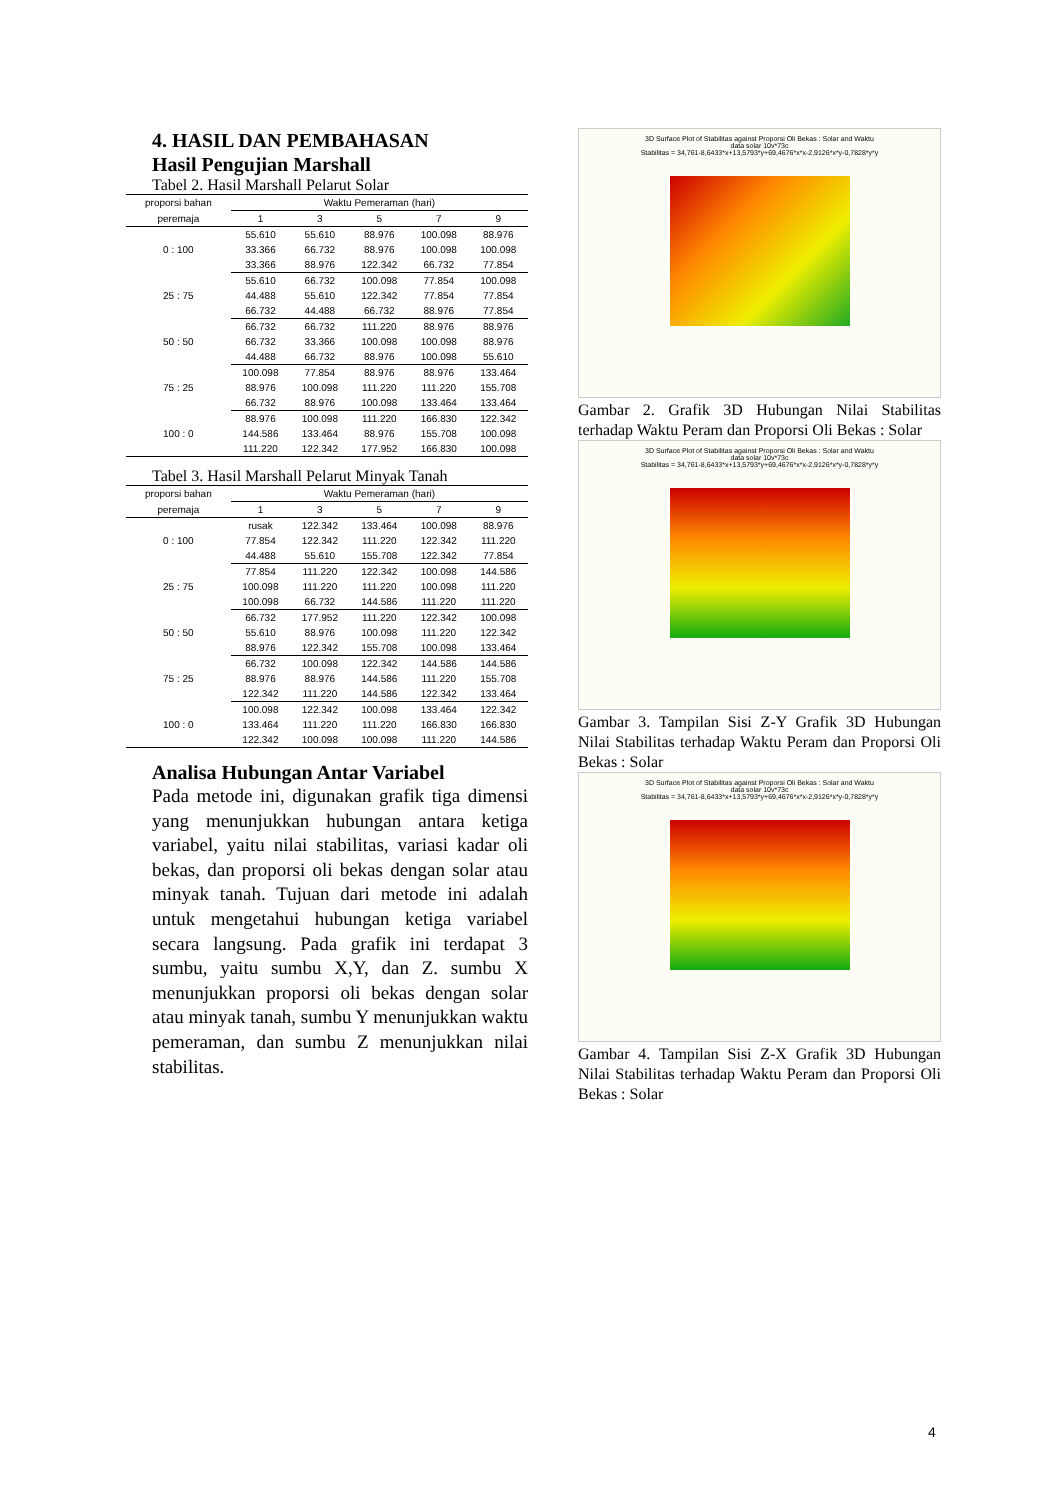4. HASIL DAN PEMBAHASAN
Hasil Pengujian Marshall
Tabel 2. Hasil Marshall Pelarut Solar
| proporsi bahan | Waktu Pemeraman (hari) | | | | |
| --- | --- | --- | --- | --- | --- |
| peremaja | 1 | 3 | 5 | 7 | 9 |
| 0 : 100 | 55.610 | 55.610 | 88.976 | 100.098 | 88.976 |
| | 33.366 | 66.732 | 88.976 | 100.098 | 100.098 |
| | 33.366 | 88.976 | 122.342 | 66.732 | 77.854 |
| 25 : 75 | 55.610 | 66.732 | 100.098 | 77.854 | 100.098 |
| | 44.488 | 55.610 | 122.342 | 77.854 | 77.854 |
| | 66.732 | 44.488 | 66.732 | 88.976 | 77.854 |
| 50 : 50 | 66.732 | 66.732 | 111.220 | 88.976 | 88.976 |
| | 66.732 | 33.366 | 100.098 | 100.098 | 88.976 |
| | 44.488 | 66.732 | 88.976 | 100.098 | 55.610 |
| 75 : 25 | 100.098 | 77.854 | 88.976 | 88.976 | 133.464 |
| | 88.976 | 100.098 | 111.220 | 111.220 | 155.708 |
| | 66.732 | 88.976 | 100.098 | 133.464 | 133.464 |
| 100 : 0 | 88.976 | 100.098 | 111.220 | 166.830 | 122.342 |
| | 144.586 | 133.464 | 88.976 | 155.708 | 100.098 |
| | 111.220 | 122.342 | 177.952 | 166.830 | 100.098 |
Tabel 3. Hasil Marshall Pelarut Minyak Tanah
| proporsi bahan | Waktu Pemeraman (hari) | | | | |
| --- | --- | --- | --- | --- | --- |
| peremaja | 1 | 3 | 5 | 7 | 9 |
| 0 : 100 | rusak | 122.342 | 133.464 | 100.098 | 88.976 |
| | 77.854 | 122.342 | 111.220 | 122.342 | 111.220 |
| | 44.488 | 55.610 | 155.708 | 122.342 | 77.854 |
| 25 : 75 | 77.854 | 111.220 | 122.342 | 100.098 | 144.586 |
| | 100.098 | 111.220 | 111.220 | 100.098 | 111.220 |
| | 100.098 | 66.732 | 144.586 | 111.220 | 111.220 |
| 50 : 50 | 66.732 | 177.952 | 111.220 | 122.342 | 100.098 |
| | 55.610 | 88.976 | 100.098 | 111.220 | 122.342 |
| | 88.976 | 122.342 | 155.708 | 100.098 | 133.464 |
| 75 : 25 | 66.732 | 100.098 | 122.342 | 144.586 | 144.586 |
| | 88.976 | 88.976 | 144.586 | 111.220 | 155.708 |
| | 122.342 | 111.220 | 144.586 | 122.342 | 133.464 |
| 100 : 0 | 100.098 | 122.342 | 100.098 | 133.464 | 122.342 |
| | 133.464 | 111.220 | 111.220 | 166.830 | 166.830 |
| | 122.342 | 100.098 | 100.098 | 111.220 | 144.586 |
Analisa Hubungan Antar Variabel
Pada metode ini, digunakan grafik tiga dimensi yang menunjukkan hubungan antara ketiga variabel, yaitu nilai stabilitas, variasi kadar oli bekas, dan proporsi oli bekas dengan solar atau minyak tanah. Tujuan dari metode ini adalah untuk mengetahui hubungan ketiga variabel secara langsung. Pada grafik ini terdapat 3 sumbu, yaitu sumbu X,Y, dan Z. sumbu X menunjukkan proporsi oli bekas dengan solar atau minyak tanah, sumbu Y menunjukkan waktu pemeraman, dan sumbu Z menunjukkan nilai stabilitas.
3D Surface Plot of Stabilitas against Proporsi Oli Bekas : Solar and Waktu
data solar 10v*73c
Stabilitas = 34,761-8,6433*x+13,5793*y+69,4676*x*x-2,9126*x*y-0,7828*y*y
Gambar 2. Grafik 3D Hubungan Nilai Stabilitas terhadap Waktu Peram dan Proporsi Oli Bekas : Solar
3D Surface Plot of Stabilitas against Proporsi Oli Bekas : Solar and Waktu
data solar 10v*73c
Stabilitas = 34,761-8,6433*x+13,5793*y+69,4676*x*x-2,9126*x*y-0,7828*y*y
Gambar 3. Tampilan Sisi Z-Y Grafik 3D Hubungan Nilai Stabilitas terhadap Waktu Peram dan Proporsi Oli Bekas : Solar
3D Surface Plot of Stabilitas against Proporsi Oli Bekas : Solar and Waktu
data solar 10v*73c
Stabilitas = 34,761-8,6433*x+13,5793*y+69,4676*x*x-2,9126*x*y-0,7828*y*y
Gambar 4. Tampilan Sisi Z-X Grafik 3D Hubungan Nilai Stabilitas terhadap Waktu Peram dan Proporsi Oli Bekas : Solar
4